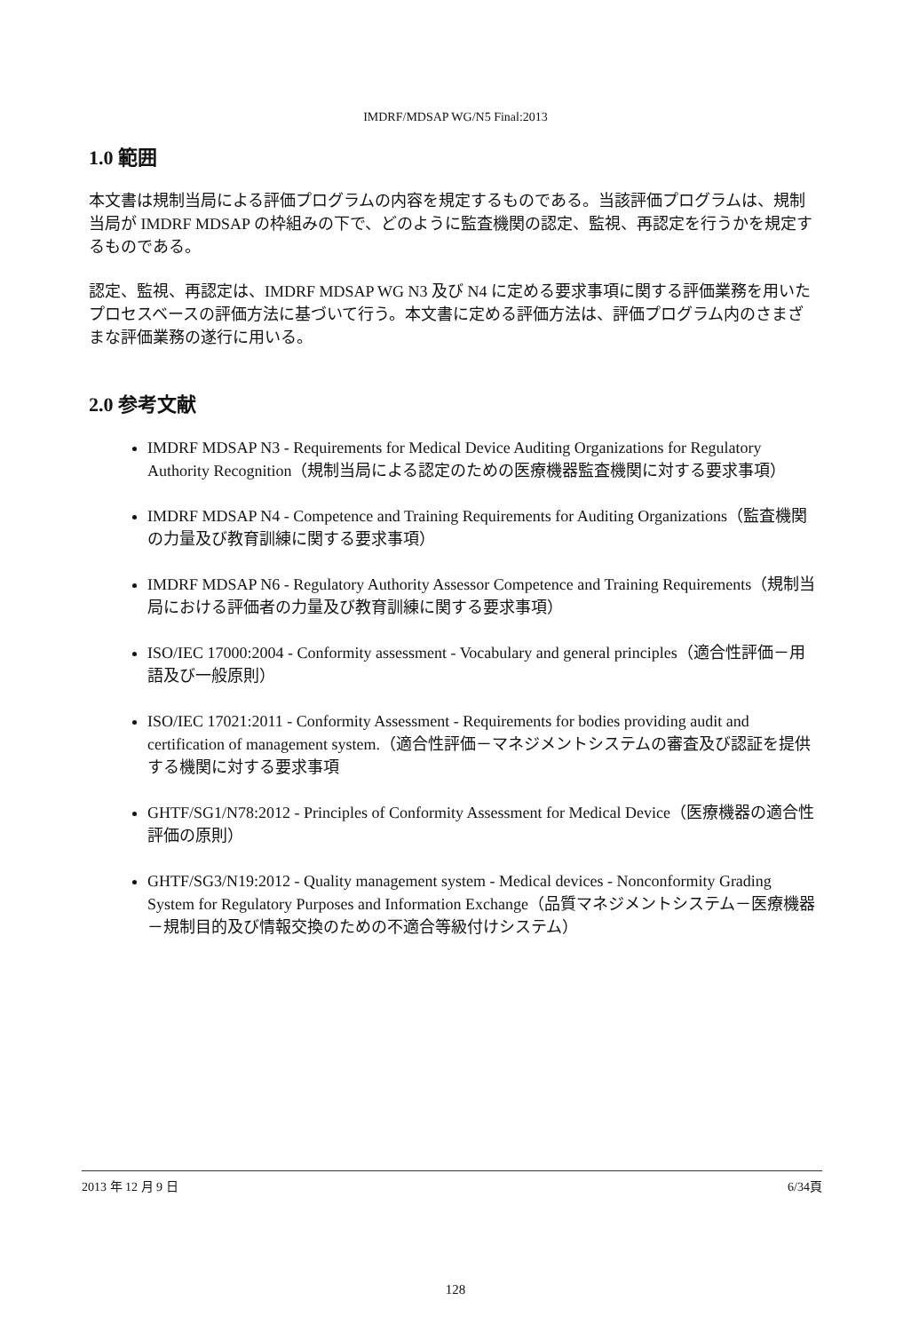IMDRF/MDSAP WG/N5 Final:2013
1.0 範囲
本文書は規制当局による評価プログラムの内容を規定するものである。当該評価プログラムは、規制当局が IMDRF MDSAP の枠組みの下で、どのように監査機関の認定、監視、再認定を行うかを規定するものである。
認定、監視、再認定は、IMDRF MDSAP WG N3 及び N4 に定める要求事項に関する評価業務を用いたプロセスベースの評価方法に基づいて行う。本文書に定める評価方法は、評価プログラム内のさまざまな評価業務の遂行に用いる。
2.0 参考文献
IMDRF MDSAP N3 - Requirements for Medical Device Auditing Organizations for Regulatory Authority Recognition（規制当局による認定のための医療機器監査機関に対する要求事項）
IMDRF MDSAP N4 - Competence and Training Requirements for Auditing Organizations（監査機関の力量及び教育訓練に関する要求事項）
IMDRF MDSAP N6 - Regulatory Authority Assessor Competence and Training Requirements（規制当局における評価者の力量及び教育訓練に関する要求事項）
ISO/IEC 17000:2004 - Conformity assessment - Vocabulary and general principles（適合性評価－用語及び一般原則）
ISO/IEC 17021:2011 - Conformity Assessment - Requirements for bodies providing audit and certification of management system.（適合性評価－マネジメントシステムの審査及び認証を提供する機関に対する要求事項
GHTF/SG1/N78:2012 - Principles of Conformity Assessment for Medical Device（医療機器の適合性評価の原則）
GHTF/SG3/N19:2012 - Quality management system - Medical devices - Nonconformity Grading System for Regulatory Purposes and Information Exchange（品質マネジメントシステム－医療機器－規制目的及び情報交換のための不適合等級付けシステム）
2013 年 12 月 9 日 6/34頁
128